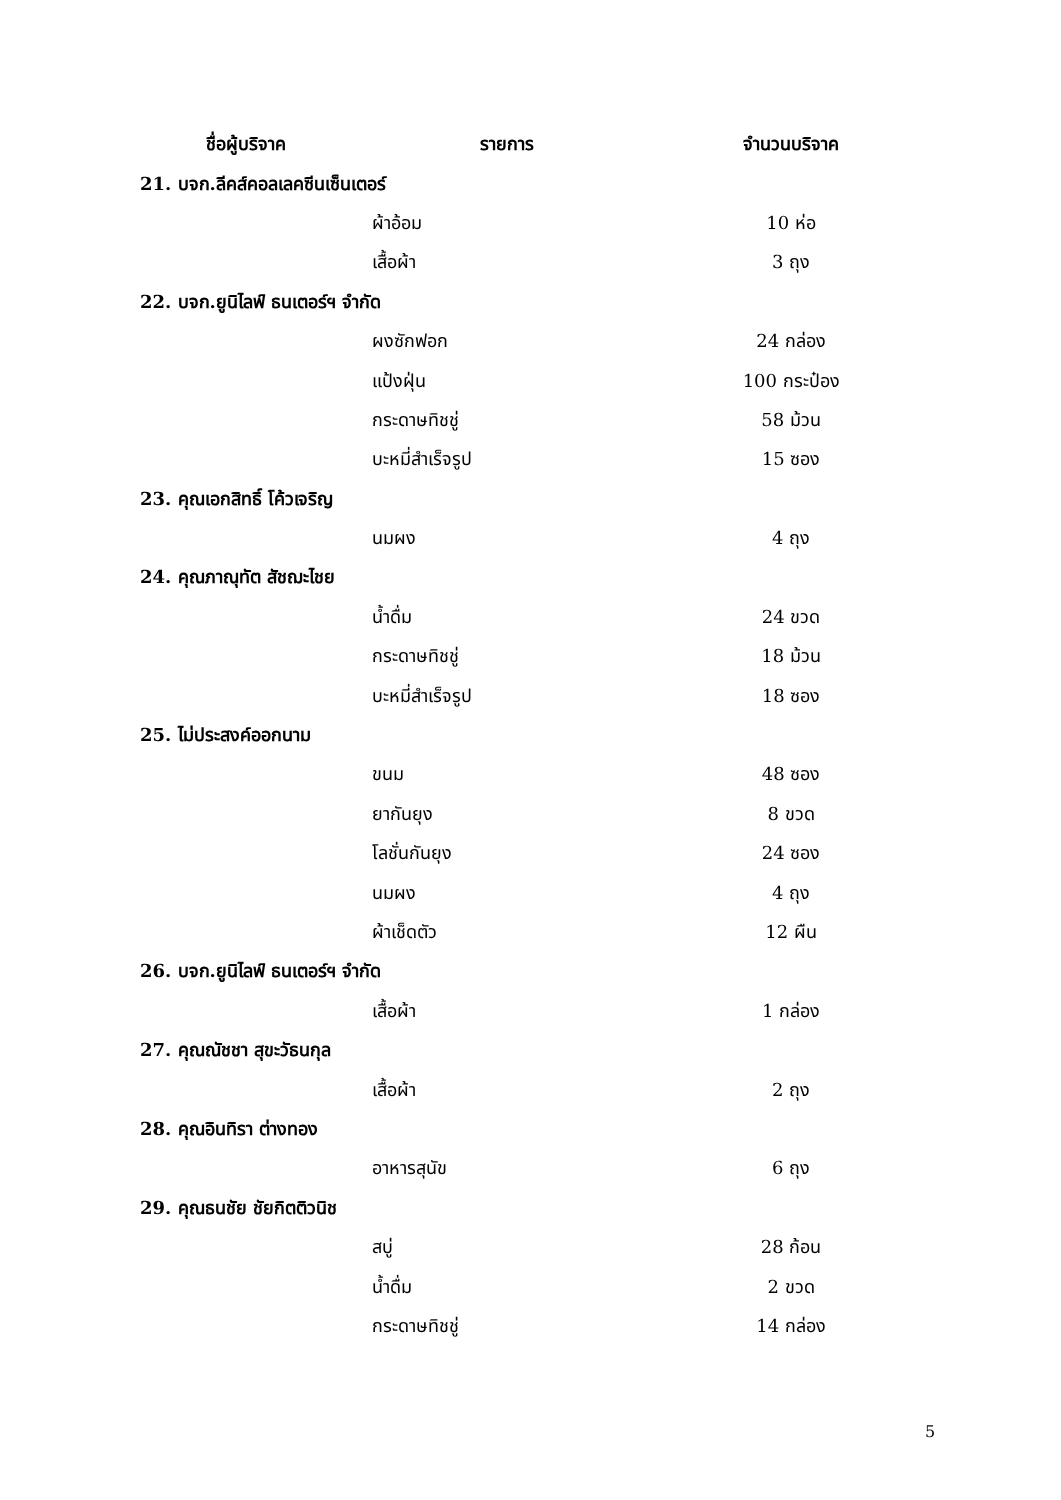| ชื่อผู้บริจาค | รายการ | จำนวนบริจาค |
| --- | --- | --- |
| 21. บจก.ลีคส์คอลเลคซีนเซ็นเตอร์ | | |
| | ผ้าอ้อม | 10 ห่อ |
| | เสื้อผ้า | 3 ถุง |
| 22. บจก.ยูนิไลฟ์ ธนเตอร์ฯ จำกัด | | |
| | ผงซักฟอก | 24 กล่อง |
| | แป้งฝุ่น | 100 กระป๋อง |
| | กระดาษทิชชู่ | 58 ม้วน |
| | บะหมี่สำเร็จรูป | 15 ซอง |
| 23. คุณเอกสิทธิ์ โค้วเจริญ | | |
| | นมผง | 4 ถุง |
| 24. คุณภาณุทัต สัชฌะไชย | | |
| | น้ำดื่ม | 24 ขวด |
| | กระดาษทิชชู่ | 18 ม้วน |
| | บะหมี่สำเร็จรูป | 18 ซอง |
| 25. ไม่ประสงค์ออกนาม | | |
| | ขนม | 48 ซอง |
| | ยากันยุง | 8 ขวด |
| | โลชั่นกันยุง | 24 ซอง |
| | นมผง | 4 ถุง |
| | ผ้าเช็ดตัว | 12 ผืน |
| 26. บจก.ยูนิไลฟ์ ธนเตอร์ฯ จำกัด | | |
| | เสื้อผ้า | 1 กล่อง |
| 27. คุณณัชชา สุขะวัธนกุล | | |
| | เสื้อผ้า | 2 ถุง |
| 28. คุณอินทิรา ต่างทอง | | |
| | อาหารสุนัข | 6 ถุง |
| 29. คุณธนชัย ชัยกิตติวนิช | | |
| | สบู่ | 28 ก้อน |
| | น้ำดื่ม | 2 ขวด |
| | กระดาษทิชชู่ | 14 กล่อง |
5